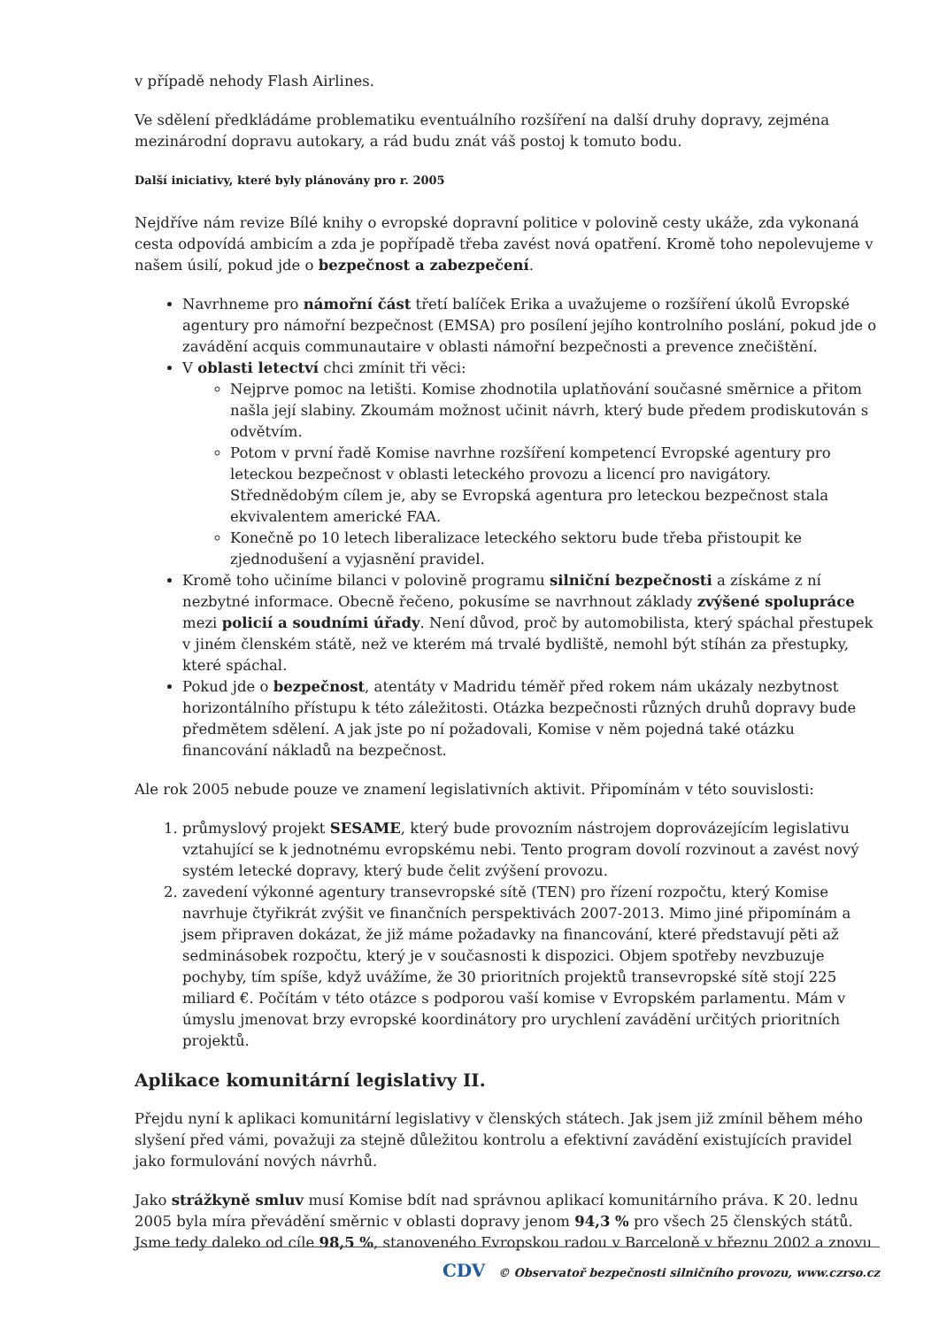v případě nehody Flash Airlines.
Ve sdělení předkládáme problematiku eventuálního rozšíření na další druhy dopravy, zejména mezinárodní dopravu autokary, a rád budu znát váš postoj k tomuto bodu.
Další iniciativy, které byly plánovány pro r. 2005
Nejdříve nám revize Bílé knihy o evropské dopravní politice v polovině cesty ukáže, zda vykonaná cesta odpovídá ambicím a zda je popřípadě třeba zavést nová opatření. Kromě toho nepolevujeme v našem úsilí, pokud jde o bezpečnost a zabezpečení.
Navrhneme pro námořní část třetí balíček Erika a uvažujeme o rozšíření úkolů Evropské agentury pro námořní bezpečnost (EMSA) pro posílení jejího kontrolního poslání, pokud jde o zavádění acquis communautaire v oblasti námořní bezpečnosti a prevence znečištění.
V oblasti letectví chci zmínit tři věci:
Nejprve pomoc na letišti. Komise zhodnotila uplatňování současné směrnice a přitom našla její slabiny. Zkoumám možnost učinit návrh, který bude předem prodiskutován s odvětvím.
Potom v první řadě Komise navrhne rozšíření kompetencí Evropské agentury pro leteckou bezpečnost v oblasti leteckého provozu a licencí pro navigátory. Střednědobým cílem je, aby se Evropská agentura pro leteckou bezpečnost stala ekvivalentem americké FAA.
Konečně po 10 letech liberalizace leteckého sektoru bude třeba přistoupit ke zjednodušení a vyjasnění pravidel.
Kromě toho učiníme bilanci v polovině programu silniční bezpečnosti a získáme z ní nezbytné informace. Obecně řečeno, pokusíme se navrhnout základy zvýšené spolupráce mezi policií a soudními úřady. Není důvod, proč by automobilista, který spáchal přestupek v jiném členském státě, než ve kterém má trvalé bydliště, nemohl být stíhán za přestupky, které spáchal.
Pokud jde o bezpečnost, atentáty v Madridu téměř před rokem nám ukázaly nezbytnost horizontálního přístupu k této záležitosti. Otázka bezpečnosti různých druhů dopravy bude předmětem sdělení. A jak jste po ní požadovali, Komise v něm pojedná také otázku financování nákladů na bezpečnost.
Ale rok 2005 nebude pouze ve znamení legislativních aktivit. Připomínám v této souvislosti:
1. průmyslový projekt SESAME, který bude provozním nástrojem doprovázejícím legislativu vztahující se k jednotnému evropskému nebi. Tento program dovolí rozvinout a zavést nový systém letecké dopravy, který bude čelit zvýšení provozu.
2. zavedení výkonné agentury transevropské sítě (TEN) pro řízení rozpočtu, který Komise navrhuje čtyřikrát zvýšit ve finančních perspektivách 2007-2013. Mimo jiné připomínám a jsem připraven dokázat, že již máme požadavky na financování, které představují pěti až sedminásobek rozpočtu, který je v současnosti k dispozici. Objem spotřeby nevzbuzuje pochyby, tím spíše, když uvážíme, že 30 prioritních projektů transevropské sítě stojí 225 miliard €. Počítám v této otázce s podporou vaší komise v Evropském parlamentu. Mám v úmyslu jmenovat brzy evropské koordinátory pro urychlení zavádění určitých prioritních projektů.
Aplikace komunitární legislativy II.
Přejdu nyní k aplikaci komunitární legislativy v členských státech. Jak jsem již zmínil během mého slyšení před vámi, považuji za stejně důležitou kontrolu a efektivní zavádění existujících pravidel jako formulování nových návrhů.
Jako strážkyně smluv musí Komise bdít nad správnou aplikací komunitárního práva. K 20. lednu 2005 byla míra převádění směrnic v oblasti dopravy jenom 94,3 % pro všech 25 členských států. Jsme tedy daleko od cíle 98,5 %, stanoveného Evropskou radou v Barceloně v březnu 2002 a znovu
CDV © Observatoř bezpečnosti silničního provozu, www.czrso.cz